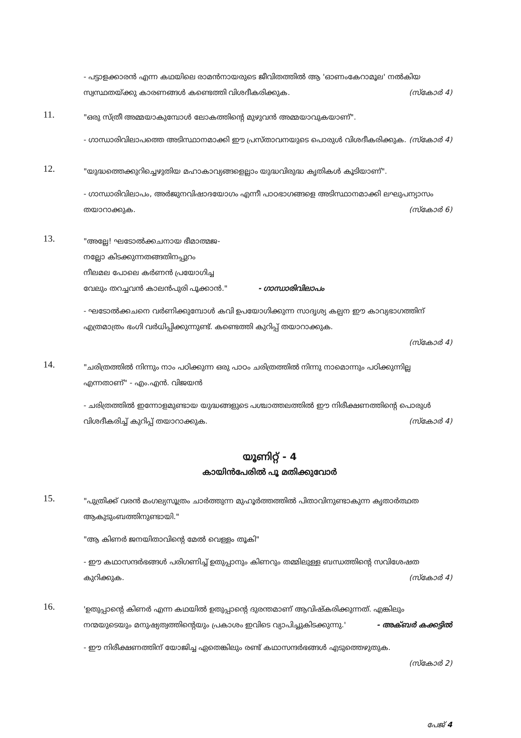- പട്ടാളക്കാരൻ എന്ന കഥയിലെ രാമൻനായരുടെ ജീവിതത്തിൽ ആ 'ഓണംകേറാമൂല' നൽകിയ സ്വസ്ഥതയ്ക്കു കാരണങ്ങൾ കണ്ടെത്തി വിശദീകരിക്കുക. (സ്കോർ 4)
11.
"ഒരു സ്ത്രീ അമ്മയാകുമ്പോൾ ലോകത്തിന്റെ മുഴുവൻ അമ്മയാവുകയാണ്".
- ഗാന്ധാരിവിലാപത്തെ അടിസ്ഥാനമാക്കി ഈ പ്രസ്താവനയുടെ പൊരുൾ വിശദീകരിക്കുക. (സ്കോർ 4)
12.
"യുദ്ധത്തെക്കുറിച്ചെഴുതിയ മഹാകാവ്യങ്ങളെല്ലാം യുദ്ധവിരുദ്ധ കൃതികൾ കൂടിയാണ്".
- ഗാന്ധാരിവിലാപം, അർജുനവിഷാദയോഗം എന്നീ പാഠഭാഗങ്ങളെ അടിസ്ഥാനമാക്കി ലഘുപന്യാസം തയാറാക്കുക. (സ്കോർ 6)
13.
"അല്ലേ! ഘടോൽക്കചനായ ഭീമാത്മജ-
നല്ലോ കിടക്കുന്നതങ്ങതിനപ്പുറം
നീലമല പോലെ കർണൻ പ്രയോഗിച്ച
വേലും തറച്ചവൻ കാലൻപുരി പൂക്കാൻ." - ഗാന്ധാരിവിലാപം
- ഘടോൽക്കചനെ വർണിക്കുമ്പോൾ കവി ഉപയോഗിക്കുന്ന സാദൃശ്യ കല്പന ഈ കാവ്യഭാഗത്തിന് എത്രമാത്രം ഭംഗി വർധിപ്പിക്കുന്നുണ്ട്. കണ്ടെത്തി കുറിപ്പ് തയാറാക്കുക.
(സ്കോർ 4)
14.
"ചരിത്രത്തിൽ നിന്നും നാം പഠിക്കുന്ന ഒരു പാഠം ചരിത്രത്തിൽ നിന്നു നാമൊന്നും പഠിക്കുന്നില്ല എന്നതാണ്" - എം.എൻ. വിജയൻ
- ചരിത്രത്തിൽ ഇന്നോളമുണ്ടായ യുദ്ധങ്ങളുടെ പശ്ചാത്തലത്തിൽ ഈ നിരീക്ഷണത്തിന്റെ പൊരുൾ വിശദീകരിച്ച് കുറിപ്പ് തയാറാക്കുക. (സ്കോർ 4)
യൂണിറ്റ് - 4
കായിൻപേരിൽ പൂ മതിക്കുവോർ
15.
"പുത്രിക്ക് വരൻ മംഗല്യസൂത്രം ചാർത്തുന്ന മുഹൂർത്തത്തിൽ പിതാവിനുണ്ടാകുന്ന കൃതാർത്ഥത ആകുടുംബത്തിനുണ്ടായി."
"ആ കിണർ ജനയിതാവിന്റെ മേൽ വെള്ളം തൂകി"
- ഈ കഥാസന്ദർഭങ്ങൾ പരിഗണിച്ച് ഉതുപ്പാനും കിണറും തമ്മിലുള്ള ബന്ധത്തിന്റെ സവിശേഷത കുറിക്കുക. (സ്കോർ 4)
16.
'ഉതുപ്പാന്റെ കിണർ എന്ന കഥയിൽ ഉതുപ്പാന്റെ ദുരന്തമാണ് ആവിഷ്കരിക്കുന്നത്. എങ്കിലും നന്മയുടെയും മനുഷ്യത്വത്തിന്റെയും പ്രകാശം ഇവിടെ വ്യാപിച്ചുകിടക്കുന്നു.' - അക്ബർ കക്കട്ടിൽ
- ഈ നിരീക്ഷണത്തിന് യോജിച്ച ഏതെങ്കിലും രണ്ട് കഥാസന്ദർഭങ്ങൾ എടുത്തെഴുതുക.
(സ്കോർ 2)
പേജ് 4